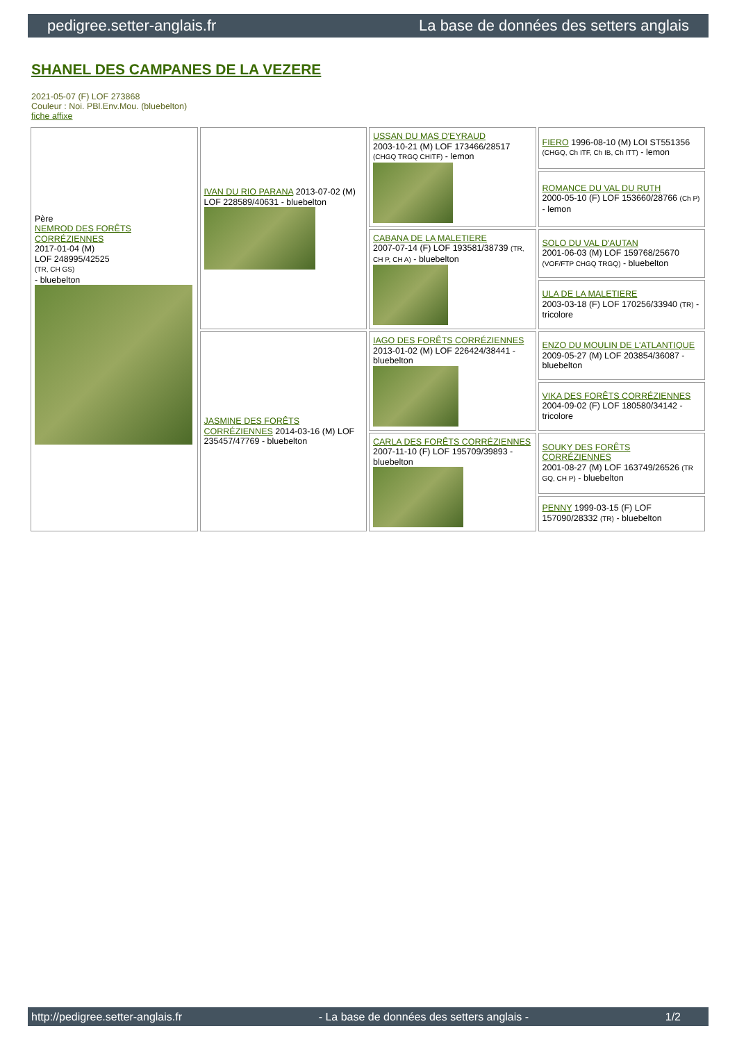pedigree.setter-anglais.fr La base de données des setters anglais
SHANEL DES CAMPANES DE LA VEZERE
2021-05-07 (F) LOF 273868
Couleur : Noi. PBl.Env.Mou. (bluebelton)
fiche affixe
| Père NEMROD DES FORÊTS CORRÉZIENNES 2017-01-04 (M) LOF 248995/42525 (TR, CH GS) - bluebelton | IVAN DU RIO PARANA 2013-07-02 (M) LOF 228589/40631 - bluebelton | USSAN DU MAS D'EYRAUD 2003-10-21 (M) LOF 173466/28517 (CHGQ TRGQ CHITF) - lemon | FIERO 1996-08-10 (M) LOI ST551356 (CHGQ, Ch ITF, Ch IB, Ch ITT) - lemon |
| | | | ROMANCE DU VAL DU RUTH 2000-05-10 (F) LOF 153660/28766 (Ch P) - lemon |
| | | CABANA DE LA MALETIERE 2007-07-14 (F) LOF 193581/38739 (TR, CH P, CH A) - bluebelton | SOLO DU VAL D'AUTAN 2001-06-03 (M) LOF 159768/25670 (VOF/FTP CHGQ TRGQ) - bluebelton |
| | | | ULA DE LA MALETIERE 2003-03-18 (F) LOF 170256/33940 (TR) - tricolore |
| | JASMINE DES FORÊTS CORRÉZIENNES 2014-03-16 (M) LOF 235457/47769 - bluebelton | IAGO DES FORÊTS CORRÉZIENNES 2013-01-02 (M) LOF 226424/38441 - bluebelton | ENZO DU MOULIN DE L'ATLANTIQUE 2009-05-27 (M) LOF 203854/36087 - bluebelton |
| | | | VIKA DES FORÊTS CORRÉZIENNES 2004-09-02 (F) LOF 180580/34142 - tricolore |
| | | CARLA DES FORÊTS CORRÉZIENNES 2007-11-10 (F) LOF 195709/39893 - bluebelton | SOUKY DES FORÊTS CORRÉZIENNES 2001-08-27 (M) LOF 163749/26526 (TR GQ, CH P) - bluebelton |
| | | | PENNY 1999-03-15 (F) LOF 157090/28332 (TR) - bluebelton |
http://pedigree.setter-anglais.fr - La base de données des setters anglais - 1/2